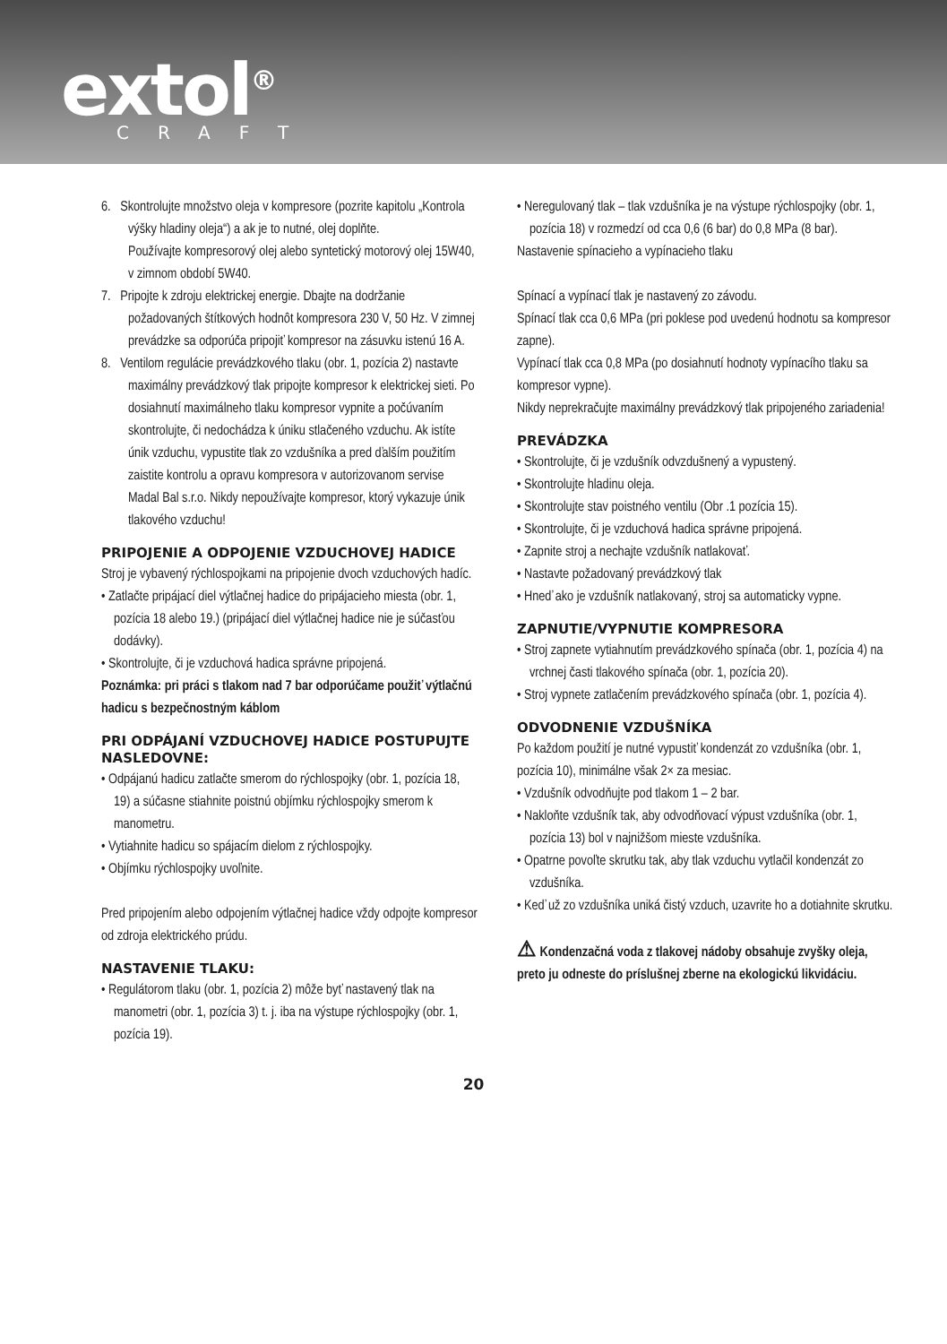extol<sup>®</sup>
CRAFT
6. Skontrolujte množstvo oleja v kompresore (pozrite kapitolu „Kontrola výšky hladiny oleja“) a ak je to nutné, olej doplňte.
Používajte kompresorový olej alebo syntetický motorový olej 15W40, v zimnom období 5W40.
7. Pripojte k zdroju elektrickej energie. Dbajte na dodržanie požadovaných štítkových hodnôt kompresora 230 V, 50 Hz. V zimnej prevádzke sa odporúča pripojiť kompresor na zásuvku istenú 16 A.
8. Ventilom regulácie prevádzkového tlaku (obr. 1, pozícia 2) nastavte maximálny prevádzkový tlak pripojte kompresor k elektrickej sieti. Po dosiahnutí maximálneho tlaku kompresor vypnite a počúvaním skontrolujte, či nedochádza k úniku stlačeného vzduchu. Ak istíte únik vzduchu, vypustite tlak zo vzdušníka a pred ďalším použitím zaistite kontrolu a opravu kompresora v autorizovanom servise Madal Bal s.r.o. Nikdy nepoužívajte kompresor, ktorý vykazuje únik tlakového vzduchu!
PRIPOJENIE A ODPOJENIE VZDUCHOVEJ HADICE
Stroj je vybavený rýchlospojkami na pripojenie dvoch vzduchových hadíc.
• Zatlačte pripájací diel výtlačnej hadice do pripájacieho miesta (obr. 1, pozícia 18 alebo 19.) (pripájací diel výtlačnej hadice nie je súčasťou dodávky).
• Skontrolujte, či je vzduchová hadica správne pripojená.
Poznámka: pri práci s tlakom nad 7 bar odporúčame použiť výtlačnú hadicu s bezpečnostným káblom
PRI ODPÁJANÍ VZDUCHOVEJ HADICE POSTUPUJTE NASLEDOVNE:
• Odpájanú hadicu zatlačte smerom do rýchlospojky (obr. 1, pozícia 18, 19) a súčasne stiahnite poistnú objímku rýchlospojky smerom k manometru.
• Vytiahnite hadicu so spájacím dielom z rýchlospojky.
• Objímku rýchlospojky uvoľnite.
Pred pripojením alebo odpojením výtlačnej hadice vždy odpojte kompresor od zdroja elektrického prúdu.
NASTAVENIE TLAKU:
• Regulátorom tlaku (obr. 1, pozícia 2) môže byť nastavený tlak na manometri (obr. 1, pozícia 3) t. j. iba na výstupe rýchlospojky (obr. 1, pozícia 19).
• Neregulovaný tlak – tlak vzdušníka je na výstupe rýchlospojky (obr. 1, pozícia 18) v rozmedzí od cca 0,6 (6 bar) do 0,8 MPa (8 bar).
Nastavenie spínacieho a vypínacieho tlaku
Spínací a vypínací tlak je nastavený zo závodu.
Spínací tlak cca 0,6 MPa (pri poklese pod uvedenú hodnotu sa kompresor zapne).
Vypínací tlak cca 0,8 MPa (po dosiahnutí hodnoty vypínacího tlaku sa kompresor vypne).
Nikdy neprekračujte maximálny prevádzkový tlak pripojeného zariadenia!
PREVÁDZKA
• Skontrolujte, či je vzdušník odvzdušnený a vypustený.
• Skontrolujte hladinu oleja.
• Skontrolujte stav poistného ventilu (Obr .1 pozícia 15).
• Skontrolujte, či je vzduchová hadica správne pripojená.
• Zapnite stroj a nechajte vzdušník natlakovať.
• Nastavte požadovaný prevádzkový tlak
• Hneď ako je vzdušník natlakovaný, stroj sa automaticky vypne.
ZAPNUTIE/VYPNUTIE KOMPRESORA
• Stroj zapnete vytiahnutím prevádzkového spínača (obr. 1, pozícia 4) na vrchnej časti tlakového spínača (obr. 1, pozícia 20).
• Stroj vypnete zatlačením prevádzkového spínača (obr. 1, pozícia 4).
ODVODNENIE VZDUŠNÍKA
Po každom použití je nutné vypustiť kondenzát zo vzdušníka (obr. 1, pozícia 10), minimálne však 2× za mesiac.
• Vzdušník odvodňujte pod tlakom 1 – 2 bar.
• Nakloňte vzdušník tak, aby odvodňovací výpust vzdušníka (obr. 1, pozícia 13) bol v najnižšom mieste vzdušníka.
• Opatrne povoľte skrutku tak, aby tlak vzduchu vytlačil kondenzát zo vzdušníka.
• Keď už zo vzdušníka uniká čistý vzduch, uzavrite ho a dotiahnite skrutku.
⚠ Kondenzačná voda z tlakovej nádoby obsahuje zvyšky oleja, preto ju odneste do príslušnej zberne na ekologickú likvidáciu.
20